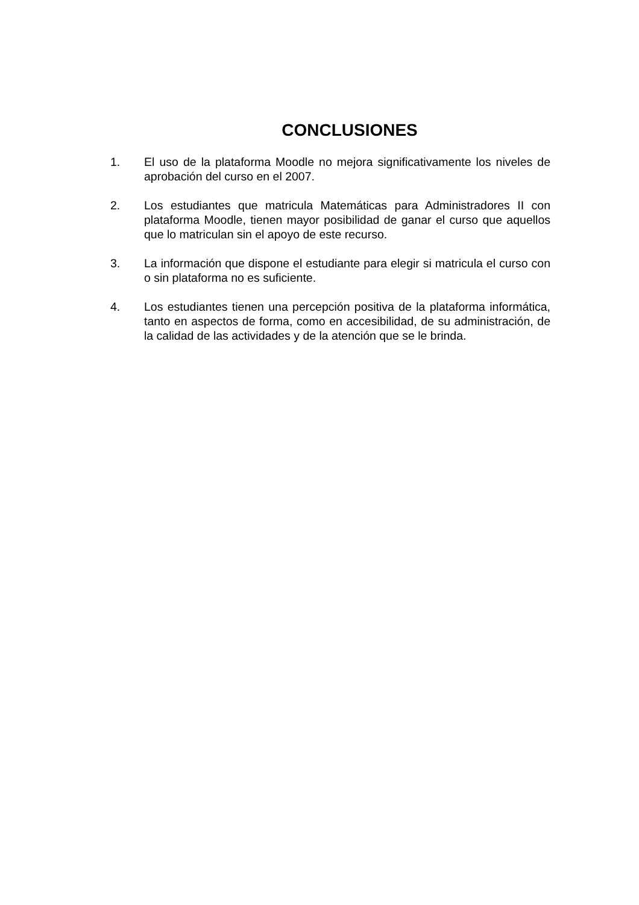CONCLUSIONES
1. El uso de la plataforma Moodle no mejora significativamente los niveles de aprobación del curso en el 2007.
2. Los estudiantes que matricula Matemáticas para Administradores II con plataforma Moodle, tienen mayor posibilidad de ganar el curso que aquellos que lo matriculan sin el apoyo de este recurso.
3. La información que dispone el estudiante para elegir si matricula el curso con o sin plataforma no es suficiente.
4. Los estudiantes tienen una percepción positiva de la plataforma informática, tanto en aspectos de forma, como en accesibilidad, de su administración, de la calidad de las actividades y de la atención que se le brinda.